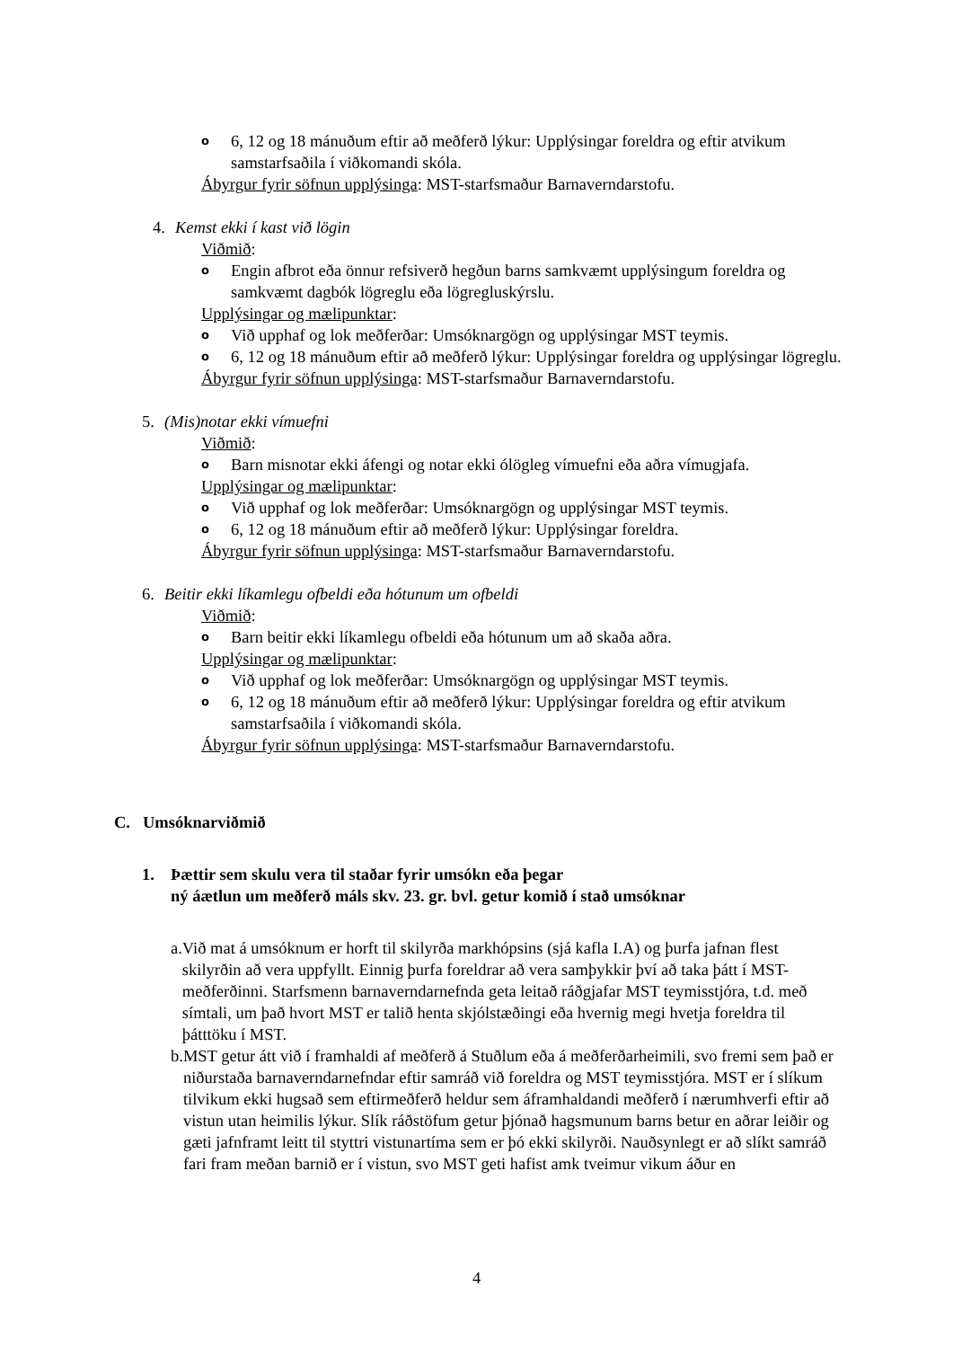o 6, 12 og 18 mánuðum eftir að meðferð lýkur: Upplýsingar foreldra og eftir atvikum samstarfsaðila í viðkomandi skóla.
Ábyrgur fyrir söfnun upplýsinga: MST-starfsmaður Barnaverndarstofu.
4. Kemst ekki í kast við lögin
Viðmið:
o Engin afbrot eða önnur refsiverð hegðun barns samkvæmt upplýsingum foreldra og samkvæmt dagbók lögreglu eða lögregluskýrslu.
Upplýsingar og mælipunktar:
o Við upphaf og lok meðferðar: Umsóknargögn og upplýsingar MST teymis.
o 6, 12 og 18 mánuðum eftir að meðferð lýkur: Upplýsingar foreldra og upplýsingar lögreglu.
Ábyrgur fyrir söfnun upplýsinga: MST-starfsmaður Barnaverndarstofu.
5. (Mis)notar ekki vímuefni
Viðmið:
o Barn misnotar ekki áfengi og notar ekki ólögleg vímuefni eða aðra vímugjafa.
Upplýsingar og mælipunktar:
o Við upphaf og lok meðferðar: Umsóknargögn og upplýsingar MST teymis.
o 6, 12 og 18 mánuðum eftir að meðferð lýkur: Upplýsingar foreldra.
Ábyrgur fyrir söfnun upplýsinga: MST-starfsmaður Barnaverndarstofu.
6. Beitir ekki líkamlegu ofbeldi eða hótunum um ofbeldi
Viðmið:
o Barn beitir ekki líkamlegu ofbeldi eða hótunum um að skaða aðra.
Upplýsingar og mælipunktar:
o Við upphaf og lok meðferðar: Umsóknargögn og upplýsingar MST teymis.
o 6, 12 og 18 mánuðum eftir að meðferð lýkur: Upplýsingar foreldra og eftir atvikum samstarfsaðila í viðkomandi skóla.
Ábyrgur fyrir söfnun upplýsinga: MST-starfsmaður Barnaverndarstofu.
C. Umsóknarviðmið
1. Þættir sem skulu vera til staðar fyrir umsókn eða þegar
ný áætlun um meðferð máls skv. 23. gr. bvl. getur komið í stað umsóknar
a. Við mat á umsóknum er horft til skilyrða markhópsins (sjá kafla I.A) og þurfa jafnan flest skilyrðin að vera uppfyllt. Einnig þurfa foreldrar að vera samþykkir því að taka þátt í MST-meðferðinni. Starfsmenn barnaverndarnefnda geta leitað ráðgjafar MST teymisstjóra, t.d. með símtali, um það hvort MST er talið henta skjólstæðingi eða hvernig megi hvetja foreldra til þátttöku í MST.
b. MST getur átt við í framhaldi af meðferð á Stuðlum eða á meðferðarheimili, svo fremi sem það er niðurstaða barnaverndarnefndar eftir samráð við foreldra og MST teymisstjóra. MST er í slíkum tilvikum ekki hugsað sem eftirmeðferð heldur sem áframhaldandi meðferð í nærumhverfi eftir að vistun utan heimilis lýkur. Slík ráðstöfum getur þjónað hagsmunum barns betur en aðrar leiðir og gæti jafnframt leitt til styttri vistunartíma sem er þó ekki skilyrði. Nauðsynlegt er að slíkt samráð fari fram meðan barnið er í vistun, svo MST geti hafist amk tveimur vikum áður en
4